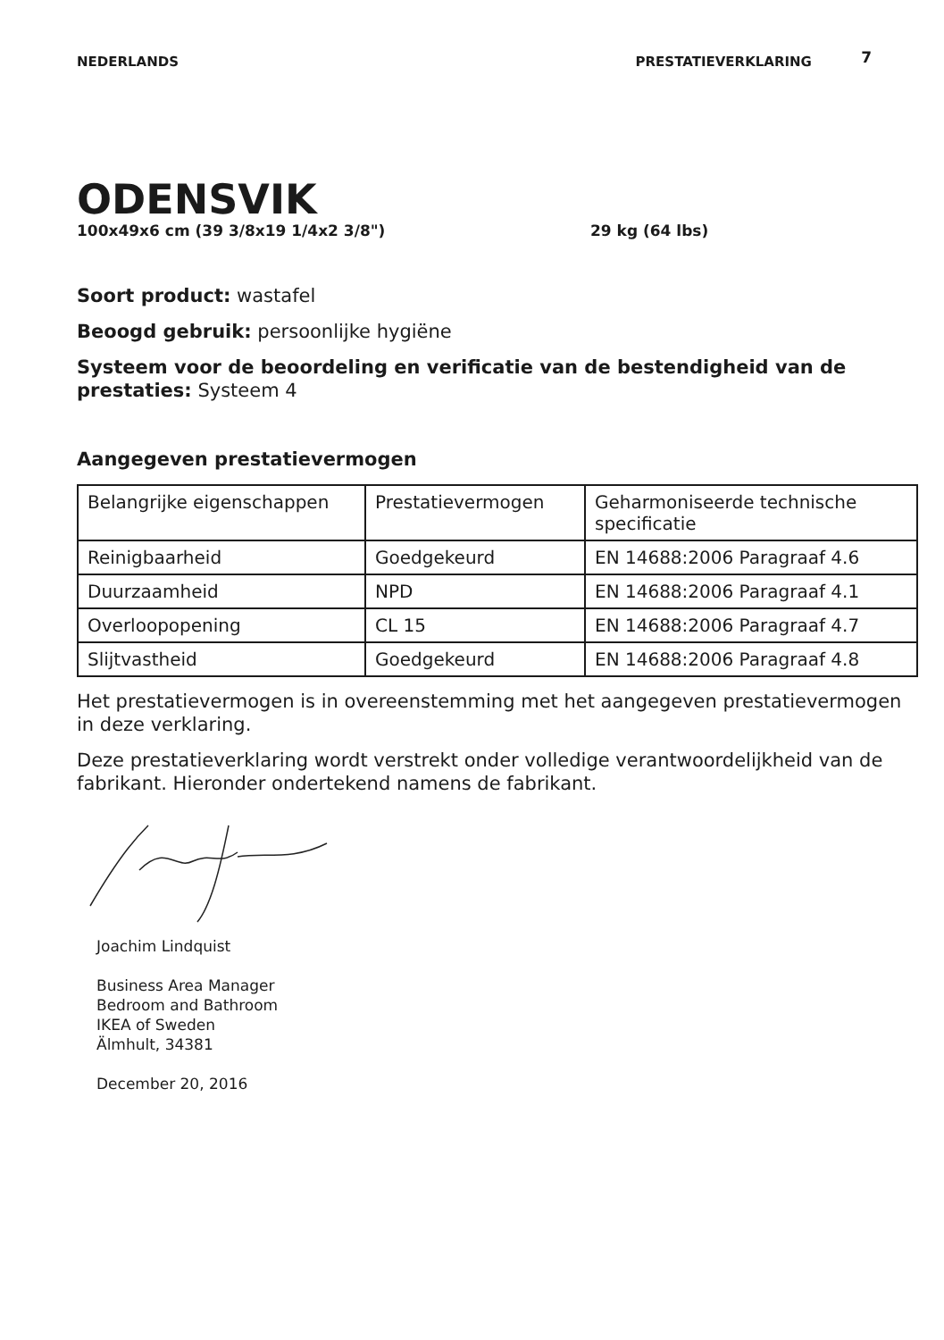NEDERLANDS PRESTATIEVERKLARING 7
ODENSVIK
100x49x6 cm (39 3/8x19 1/4x2 3/8") 29 kg (64 lbs)
Soort product: wastafel
Beoogd gebruik: persoonlijke hygiëne
Systeem voor de beoordeling en verificatie van de bestendigheid van de prestaties: Systeem 4
Aangegeven prestatievermogen
| Belangrijke eigenschappen | Prestatievermogen | Geharmoniseerde technische specificatie |
| Reinigbaarheid | Goedgekeurd | EN 14688:2006 Paragraaf 4.6 |
| Duurzaamheid | NPD | EN 14688:2006 Paragraaf 4.1 |
| Overloopopening | CL 15 | EN 14688:2006 Paragraaf 4.7 |
| Slijtvastheid | Goedgekeurd | EN 14688:2006 Paragraaf 4.8 |
Het prestatievermogen is in overeenstemming met het aangegeven prestatievermogen in deze verklaring.
Deze prestatieverklaring wordt verstrekt onder volledige verantwoordelijkheid van de fabrikant. Hieronder ondertekend namens de fabrikant.
Joachim Lindquist
Business Area Manager
Bedroom and Bathroom
IKEA of Sweden
Älmhult, 34381
December 20, 2016